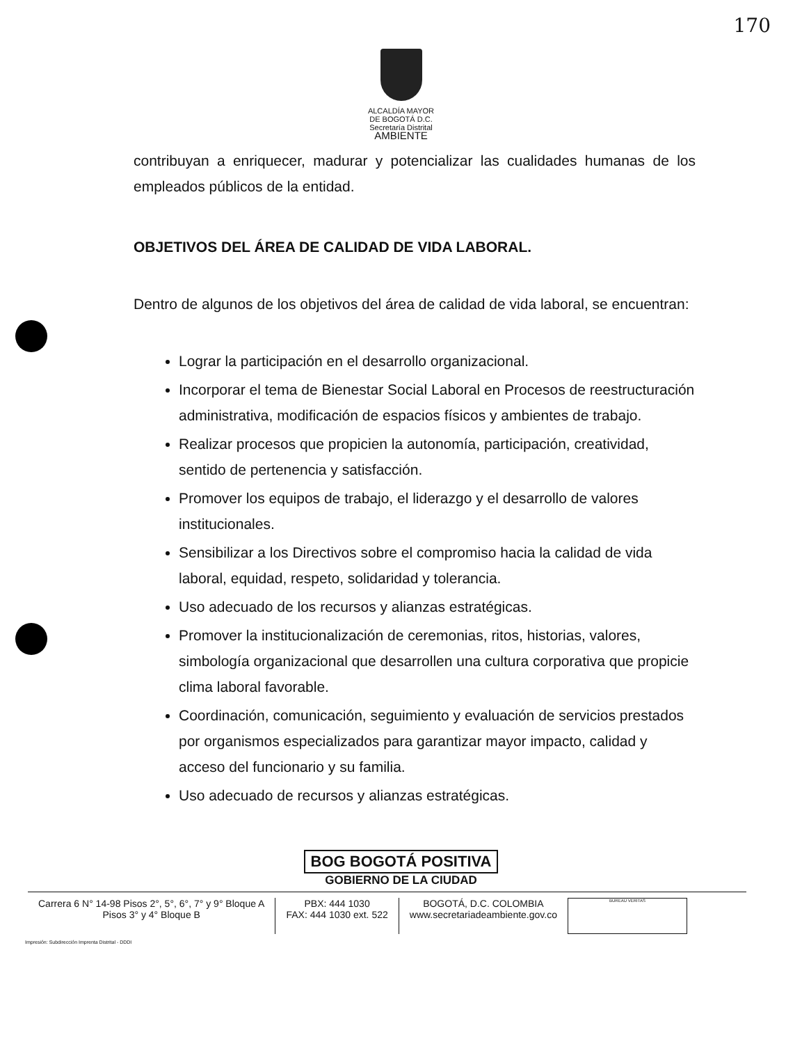170
ALCALDÍA MAYOR
DE BOGOTÁ D.C.
Secretaría Distrital
AMBIENTE
contribuyan a enriquecer, madurar y potencializar las cualidades humanas de los empleados públicos de la entidad.
OBJETIVOS DEL ÁREA DE CALIDAD DE VIDA LABORAL.
Dentro de algunos de los objetivos del área de calidad de vida laboral, se encuentran:
Lograr la participación en el desarrollo organizacional.
Incorporar el tema de Bienestar Social Laboral en Procesos de reestructuración administrativa, modificación de espacios físicos y ambientes de trabajo.
Realizar procesos que propicien la autonomía, participación, creatividad, sentido de pertenencia y satisfacción.
Promover los equipos de trabajo, el liderazgo y el desarrollo de valores institucionales.
Sensibilizar a los Directivos sobre el compromiso hacia la calidad de vida laboral, equidad, respeto, solidaridad y tolerancia.
Uso adecuado de los recursos y alianzas estratégicas.
Promover la institucionalización de ceremonias, ritos, historias, valores, simbología organizacional que desarrollen una cultura corporativa que propicie clima laboral favorable.
Coordinación, comunicación, seguimiento y evaluación de servicios prestados por organismos especializados para garantizar mayor impacto, calidad y acceso del funcionario y su familia.
Uso adecuado de recursos y alianzas estratégicas.
BOG BOGOTÁ POSITIVA
GOBIERNO DE LA CIUDAD
Carrera 6 N° 14-98 Pisos 2°, 5°, 6°, 7° y 9° Bloque A
Pisos 3° y 4° Bloque B
PBX: 444 1030
FAX: 444 1030 ext. 522
BOGOTÁ, D.C. COLOMBIA
www.secretariadeambiente.gov.co
BUREAU VERITAS
Impresión: Subdirección Imprenta Distrital - DDDI